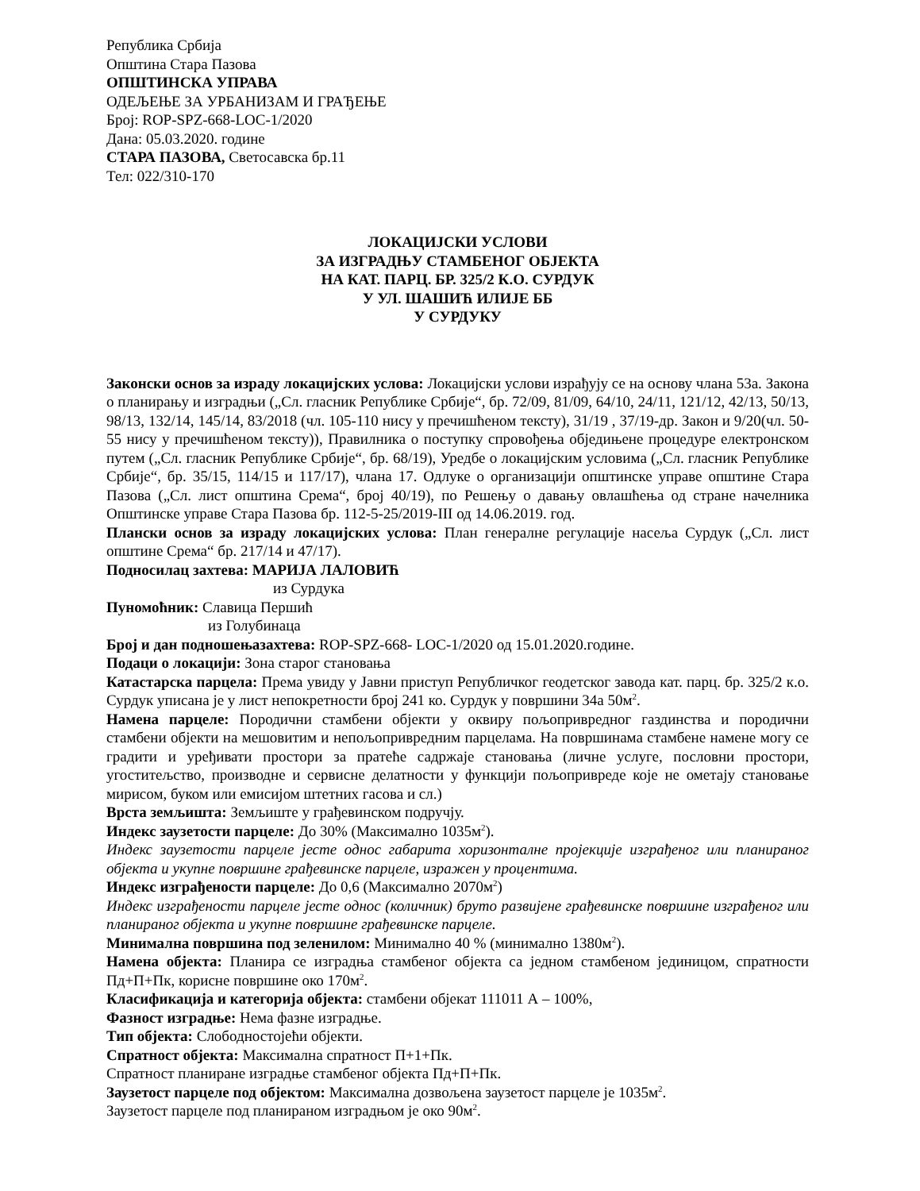Република Србија
Општина Стара Пазова
ОПШТИНСКА УПРАВА
ОДЕЉЕЊЕ ЗА УРБАНИЗАМ И ГРАЂЕЊЕ
Број: ROP-SPZ-668-LOC-1/2020
Дана: 05.03.2020. године
СТАРА ПАЗОВА, Светосавска бр.11
Тел: 022/310-170
ЛОКАЦИЈСКИ УСЛОВИ
ЗА ИЗГРАДЊУ СТАМБЕНОГ ОБЈЕКТА
НА КАТ. ПАРЦ. БР. 325/2 К.О. СУРДУК
У УЛ. ШАШИЋ ИЛИЈЕ ББ
У СУРДУКУ
Законски основ за израду локацијских услова: Локацијски услови израђују се на основу члана 53а. Закона о планирању и изградњи („Сл. гласник Републике Србије“, бр. 72/09, 81/09, 64/10, 24/11, 121/12, 42/13, 50/13, 98/13, 132/14, 145/14, 83/2018 (чл. 105-110 нису у пречишћеном тексту), 31/19 , 37/19-др. Закон и 9/20(чл. 50-55 нису у пречишћеном тексту)), Правилника о поступку спровођења обједињене процедуре електронском путем („Сл. гласник Републике Србије“, бр. 68/19), Уредбе о локацијским условима („Сл. гласник Републике Србије“, бр. 35/15, 114/15 и 117/17), члана 17. Одлуке о организацији општинске управе општине Стара Пазова („Сл. лист општина Срема“, број 40/19), по Решењу о давању овлашћења од стране начелника Општинске управе Стара Пазова бр. 112-5-25/2019-III од 14.06.2019. год.
Плански основ за израду локацијских услова: План генералне регулације насеља Сурдук („Сл. лист општине Срема“ бр. 217/14 и 47/17).
Подносилац захтева: МАРИЈА ЛАЛОВИЋ
из Сурдука
Пуномоћник: Славица Першић
из Голубинаца
Број и дан подношењазахтева: ROP-SPZ-668- LOC-1/2020 од 15.01.2020.године.
Подаци о локацији: Зона старог становања
Катастарска парцела: Према увиду у Јавни приступ Републичког геодетског завода кат. парц. бр. 325/2 к.о. Сурдук уписана је у лист непокретности број 241 ко. Сурдук у површини 34а 50м<sup>2</sup>.
Намена парцеле: Породични стамбени објекти у оквиру пољопривредног газдинства и породични стамбени објекти на мешовитим и непољопривредним парцелама. На површинама стамбене намене могу се градити и уређивати простори за пратеће садржаје становања (личне услуге, пословни простори, угоститељство, производне и сервисне делатности у функцији пољопривреде које не ометају становање мирисом, буком или емисијом штетних гасова и сл.)
Врста земљишта: Земљиште у грађевинском подручју.
Индекс заузетости парцеле: До 30% (Максимално 1035м<sup>2</sup>).
Индекс заузетости парцеле јесте однос габарита хоризонталне пројекције изграђеног или планираног објекта и укупне површине грађевинске парцеле, изражен у процентима.
Индекс изграђености парцеле: До 0,6 (Максимално 2070м<sup>2</sup>)
Индекс изграђености парцеле јесте однос (количник) бруто развијене грађевинске површине изграђеног или планираног објекта и укупне површине грађевинске парцеле.
Минимална површина под зеленилом: Минимално 40 % (минимално 1380м<sup>2</sup>).
Намена објекта: Планира се изградња стамбеног објекта са једном стамбеном јединицом, спратности Пд+П+Пк, корисне површине око 170м<sup>2</sup>.
Класификација и категорија објекта: стамбени објекат 111011 А – 100%,
Фазност изградње: Нема фазне изградње.
Тип објекта: Слободностојећи објекти.
Спратност објекта: Максимална спратност П+1+Пк.
Спратност планиране изградње стамбеног објекта Пд+П+Пк.
Заузетост парцеле под објектом: Максимална дозвољена заузетост парцеле је 1035м<sup>2</sup>.
Заузетост парцеле под планираном изградњом је око 90м<sup>2</sup>.